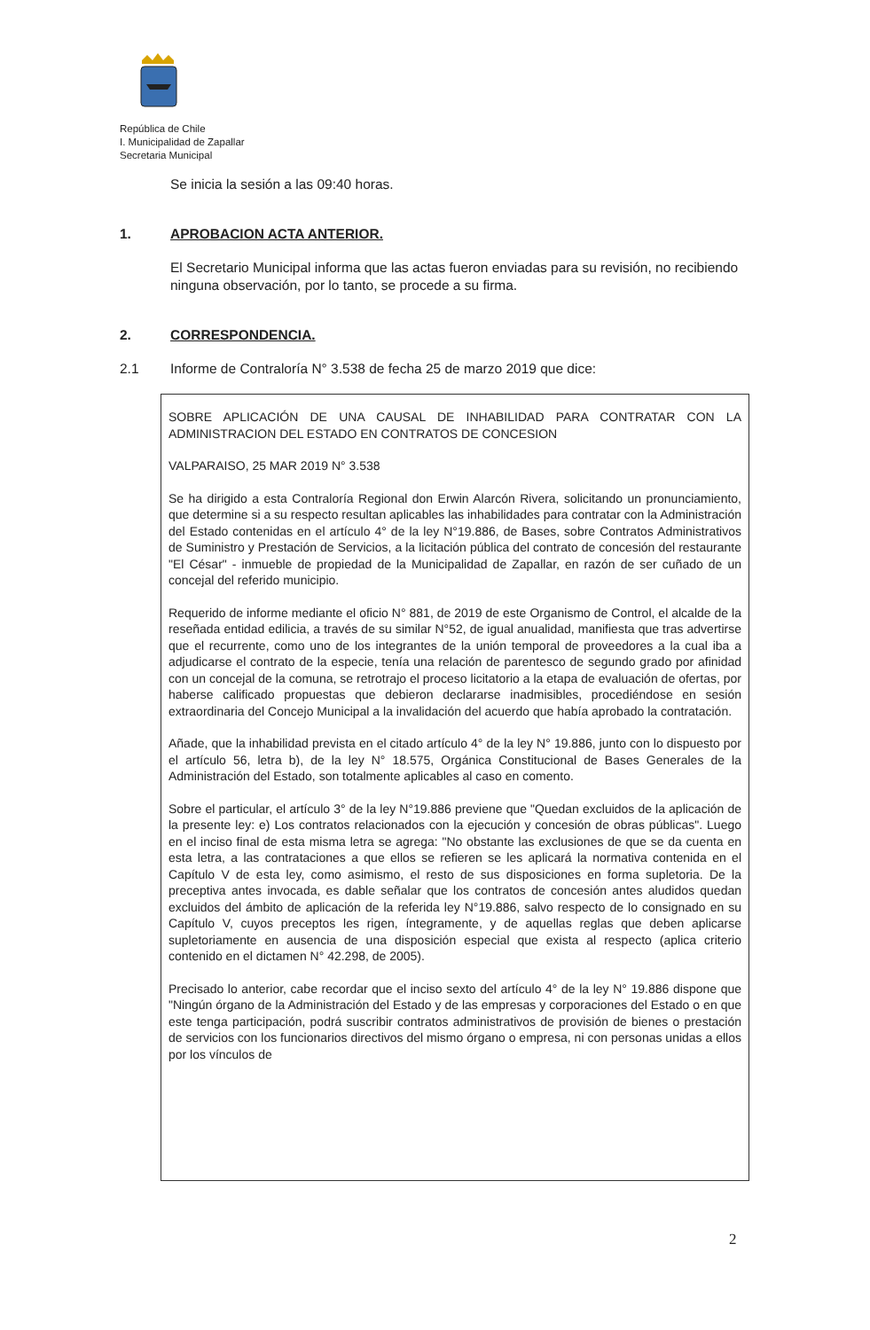República de Chile
I. Municipalidad de Zapallar
Secretaria Municipal
Se inicia la sesión a las 09:40 horas.
1. APROBACION ACTA ANTERIOR.
El Secretario Municipal informa que las actas fueron enviadas para su revisión, no recibiendo ninguna observación, por lo tanto, se procede a su firma.
2. CORRESPONDENCIA.
2.1 Informe de Contraloría N° 3.538 de fecha 25 de marzo 2019 que dice:
SOBRE APLICACIÓN DE UNA CAUSAL DE INHABILIDAD PARA CONTRATAR CON LA ADMINISTRACION DEL ESTADO EN CONTRATOS DE CONCESION
VALPARAISO, 25 MAR 2019 N° 3.538
Se ha dirigido a esta Contraloría Regional don Erwin Alarcón Rivera, solicitando un pronunciamiento, que determine si a su respecto resultan aplicables las inhabilidades para contratar con la Administración del Estado contenidas en el artículo 4° de la ley N°19.886, de Bases, sobre Contratos Administrativos de Suministro y Prestación de Servicios, a la licitación pública del contrato de concesión del restaurante "El César" - inmueble de propiedad de la Municipalidad de Zapallar, en razón de ser cuñado de un concejal del referido municipio.
Requerido de informe mediante el oficio N° 881, de 2019 de este Organismo de Control, el alcalde de la reseñada entidad edilicia, a través de su similar N°52, de igual anualidad, manifiesta que tras advertirse que el recurrente, como uno de los integrantes de la unión temporal de proveedores a la cual iba a adjudicarse el contrato de la especie, tenía una relación de parentesco de segundo grado por afinidad con un concejal de la comuna, se retrotrajo el proceso licitatorio a la etapa de evaluación de ofertas, por haberse calificado propuestas que debieron declararse inadmisibles, procediéndose en sesión extraordinaria del Concejo Municipal a la invalidación del acuerdo que había aprobado la contratación.
Añade, que la inhabilidad prevista en el citado artículo 4° de la ley N° 19.886, junto con lo dispuesto por el artículo 56, letra b), de la ley N° 18.575, Orgánica Constitucional de Bases Generales de la Administración del Estado, son totalmente aplicables al caso en comento.
Sobre el particular, el artículo 3° de la ley N°19.886 previene que "Quedan excluidos de la aplicación de la presente ley: e) Los contratos relacionados con la ejecución y concesión de obras públicas". Luego en el inciso final de esta misma letra se agrega: "No obstante las exclusiones de que se da cuenta en esta letra, a las contrataciones a que ellos se refieren se les aplicará la normativa contenida en el Capítulo V de esta ley, como asimismo, el resto de sus disposiciones en forma supletoria. De la preceptiva antes invocada, es dable señalar que los contratos de concesión antes aludidos quedan excluidos del ámbito de aplicación de la referida ley N°19.886, salvo respecto de lo consignado en su Capítulo V, cuyos preceptos les rigen, íntegramente, y de aquellas reglas que deben aplicarse supletoriamente en ausencia de una disposición especial que exista al respecto (aplica criterio contenido en el dictamen N° 42.298, de 2005).
Precisado lo anterior, cabe recordar que el inciso sexto del artículo 4° de la ley N° 19.886 dispone que "Ningún órgano de la Administración del Estado y de las empresas y corporaciones del Estado o en que este tenga participación, podrá suscribir contratos administrativos de provisión de bienes o prestación de servicios con los funcionarios directivos del mismo órgano o empresa, ni con personas unidas a ellos por los vínculos de
2